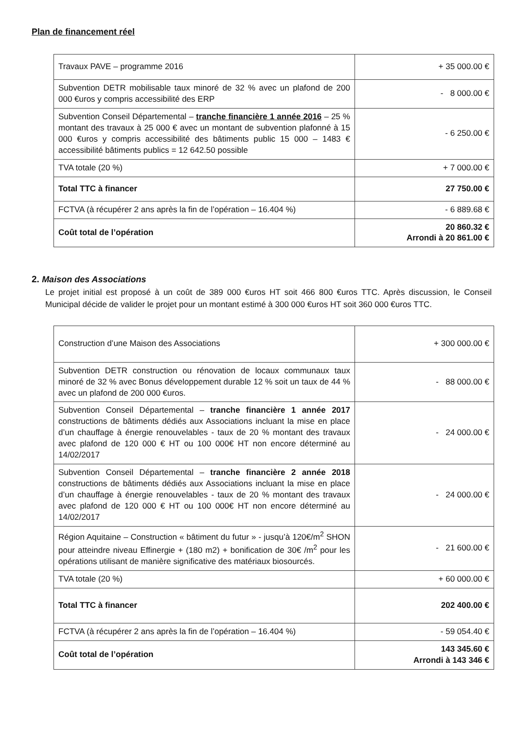Plan de financement réel
| Travaux PAVE – programme 2016 | + 35 000.00 € |
| Subvention DETR mobilisable taux minoré de 32 % avec un plafond de 200 000 €uros y compris accessibilité des ERP | - 8 000.00 € |
| Subvention Conseil Départemental – tranche financière 1 année 2016 – 25 % montant des travaux à 25 000 € avec un montant de subvention plafonné à 15 000 €uros y compris accessibilité des bâtiments public 15 000 – 1483 € accessibilité bâtiments publics = 12 642.50 possible | - 6 250.00 € |
| TVA totale (20 %) | + 7 000.00 € |
| Total TTC à financer | 27 750.00 € |
| FCTVA (à récupérer 2 ans après la fin de l’opération – 16.404 %) | - 6 889.68 € |
| Coût total de l’opération | 20 860.32 € Arrondi à 20 861.00 € |
2. Maison des Associations
Le projet initial est proposé à un coût de 389 000 €uros HT soit 466 800 €uros TTC. Après discussion, le Conseil Municipal décide de valider le projet pour un montant estimé à 300 000 €uros HT soit 360 000 €uros TTC.
| Construction d’une Maison des Associations | + 300 000.00 € |
| Subvention DETR construction ou rénovation de locaux communaux taux minoré de 32 % avec Bonus développement durable 12 % soit un taux de 44 % avec un plafond de 200 000 €uros. | - 88 000.00 € |
| Subvention Conseil Départemental – tranche financière 1 année 2017 constructions de bâtiments dédiés aux Associations incluant la mise en place d’un chauffage à énergie renouvelables - taux de 20 % montant des travaux avec plafond de 120 000 € HT ou 100 000€ HT non encore déterminé au 14/02/2017 | - 24 000.00 € |
| Subvention Conseil Départemental – tranche financière 2 année 2018 constructions de bâtiments dédiés aux Associations incluant la mise en place d’un chauffage à énergie renouvelables - taux de 20 % montant des travaux avec plafond de 120 000 € HT ou 100 000€ HT non encore déterminé au 14/02/2017 | - 24 000.00 € |
| Région Aquitaine – Construction « bâtiment du futur » - jusqu’à 120€/m<sup>2</sup> SHON pour atteindre niveau Effinergie + (180 m2) + bonification de 30€ /m<sup>2</sup> pour les opérations utilisant de manière significative des matériaux biosourcés. | - 21 600.00 € |
| TVA totale (20 %) | + 60 000.00 € |
| Total TTC à financer | 202 400.00 € |
| FCTVA (à récupérer 2 ans après la fin de l’opération – 16.404 %) | - 59 054.40 € |
| Coût total de l’opération | 143 345.60 € Arrondi à 143 346 € |